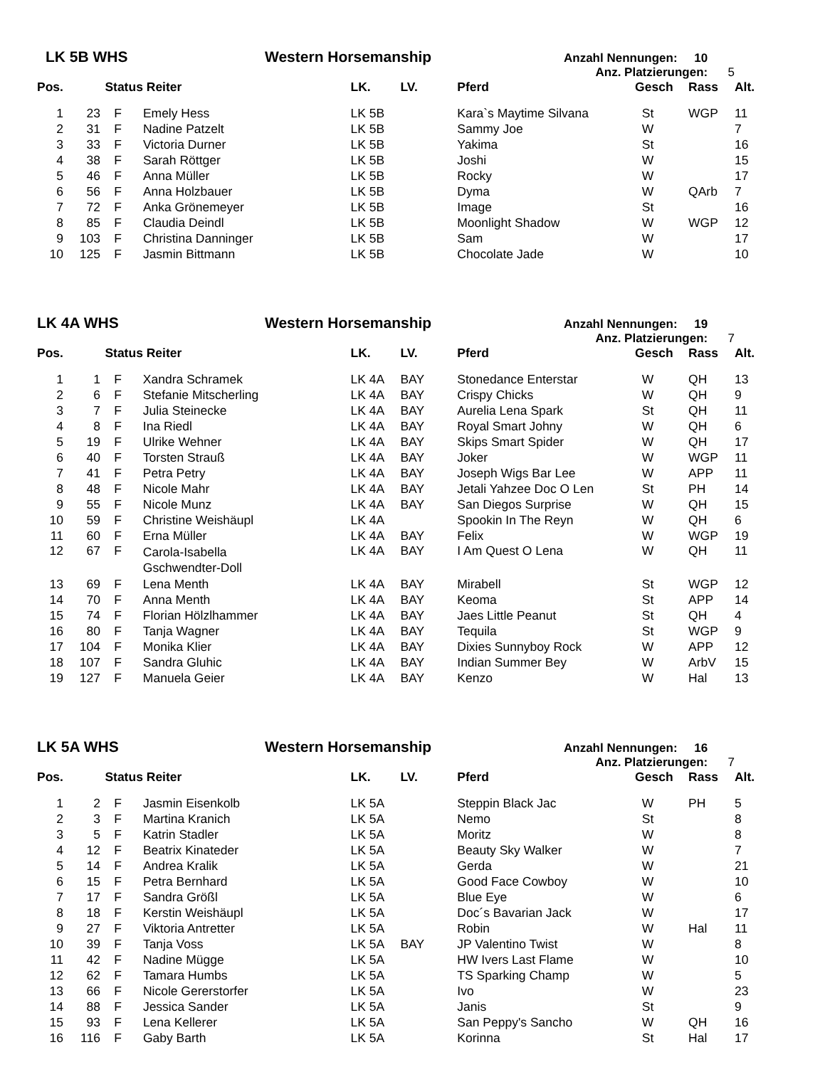LK 5B WHS Western Horsemanship Anzahl Nennungen: 10
Anz. Platzierungen: 5
| Pos. | | Status | Reiter | LK. | LV. | Pferd | Gesch | Rass | Alt. |
| --- | --- | --- | --- | --- | --- | --- | --- | --- | --- |
| 1 | 23 | F | Emely Hess | LK 5B | | Kara`s Maytime Silvana | St | WGP | 11 |
| 2 | 31 | F | Nadine Patzelt | LK 5B | | Sammy Joe | W | | 7 |
| 3 | 33 | F | Victoria Durner | LK 5B | | Yakima | St | | 16 |
| 4 | 38 | F | Sarah Röttger | LK 5B | | Joshi | W | | 15 |
| 5 | 46 | F | Anna Müller | LK 5B | | Rocky | W | | 17 |
| 6 | 56 | F | Anna Holzbauer | LK 5B | | Dyma | W | QArb | 7 |
| 7 | 72 | F | Anka Grönemeyer | LK 5B | | Image | St | | 16 |
| 8 | 85 | F | Claudia Deindl | LK 5B | | Moonlight Shadow | W | WGP | 12 |
| 9 | 103 | F | Christina Danninger | LK 5B | | Sam | W | | 17 |
| 10 | 125 | F | Jasmin Bittmann | LK 5B | | Chocolate Jade | W | | 10 |
LK 4A WHS Western Horsemanship Anzahl Nennungen: 19
Anz. Platzierungen: 7
| Pos. | | Status | Reiter | LK. | LV. | Pferd | Gesch | Rass | Alt. |
| --- | --- | --- | --- | --- | --- | --- | --- | --- | --- |
| 1 | 1 | F | Xandra Schramek | LK 4A | BAY | Stonedance Enterstar | W | QH | 13 |
| 2 | 6 | F | Stefanie Mitscherling | LK 4A | BAY | Crispy Chicks | W | QH | 9 |
| 3 | 7 | F | Julia Steinecke | LK 4A | BAY | Aurelia Lena Spark | St | QH | 11 |
| 4 | 8 | F | Ina Riedl | LK 4A | BAY | Royal Smart Johny | W | QH | 6 |
| 5 | 19 | F | Ulrike Wehner | LK 4A | BAY | Skips Smart Spider | W | QH | 17 |
| 6 | 40 | F | Torsten Strauß | LK 4A | BAY | Joker | W | WGP | 11 |
| 7 | 41 | F | Petra Petry | LK 4A | BAY | Joseph Wigs Bar Lee | W | APP | 11 |
| 8 | 48 | F | Nicole Mahr | LK 4A | BAY | Jetali Yahzee Doc O Len | St | PH | 14 |
| 9 | 55 | F | Nicole Munz | LK 4A | BAY | San Diegos Surprise | W | QH | 15 |
| 10 | 59 | F | Christine Weishäupl | LK 4A | | Spookin In The Reyn | W | QH | 6 |
| 11 | 60 | F | Erna Müller | LK 4A | BAY | Felix | W | WGP | 19 |
| 12 | 67 | F | Carola-Isabella Gschwendter-Doll | LK 4A | BAY | I Am Quest O Lena | W | QH | 11 |
| 13 | 69 | F | Lena Menth | LK 4A | BAY | Mirabell | St | WGP | 12 |
| 14 | 70 | F | Anna Menth | LK 4A | BAY | Keoma | St | APP | 14 |
| 15 | 74 | F | Florian Hölzlhammer | LK 4A | BAY | Jaes Little Peanut | St | QH | 4 |
| 16 | 80 | F | Tanja Wagner | LK 4A | BAY | Tequila | St | WGP | 9 |
| 17 | 104 | F | Monika Klier | LK 4A | BAY | Dixies Sunnyboy Rock | W | APP | 12 |
| 18 | 107 | F | Sandra Gluhic | LK 4A | BAY | Indian Summer Bey | W | ArbV | 15 |
| 19 | 127 | F | Manuela Geier | LK 4A | BAY | Kenzo | W | Hal | 13 |
LK 5A WHS Western Horsemanship Anzahl Nennungen: 16
Anz. Platzierungen: 7
| Pos. | | Status | Reiter | LK. | LV. | Pferd | Gesch | Rass | Alt. |
| --- | --- | --- | --- | --- | --- | --- | --- | --- | --- |
| 1 | 2 | F | Jasmin Eisenkolb | LK 5A | | Steppin Black Jac | W | PH | 5 |
| 2 | 3 | F | Martina Kranich | LK 5A | | Nemo | St | | 8 |
| 3 | 5 | F | Katrin Stadler | LK 5A | | Moritz | W | | 8 |
| 4 | 12 | F | Beatrix Kinateder | LK 5A | | Beauty Sky Walker | W | | 7 |
| 5 | 14 | F | Andrea Kralik | LK 5A | | Gerda | W | | 21 |
| 6 | 15 | F | Petra Bernhard | LK 5A | | Good Face Cowboy | W | | 10 |
| 7 | 17 | F | Sandra Größl | LK 5A | | Blue Eye | W | | 6 |
| 8 | 18 | F | Kerstin Weishäupl | LK 5A | | Doc´s Bavarian Jack | W | | 17 |
| 9 | 27 | F | Viktoria Antretter | LK 5A | | Robin | W | Hal | 11 |
| 10 | 39 | F | Tanja Voss | LK 5A | BAY | JP Valentino Twist | W | | 8 |
| 11 | 42 | F | Nadine Mügge | LK 5A | | HW Ivers Last Flame | W | | 10 |
| 12 | 62 | F | Tamara Humbs | LK 5A | | TS Sparking Champ | W | | 5 |
| 13 | 66 | F | Nicole Gererstorfer | LK 5A | | Ivo | W | | 23 |
| 14 | 88 | F | Jessica Sander | LK 5A | | Janis | St | | 9 |
| 15 | 93 | F | Lena Kellerer | LK 5A | | San Peppy's Sancho | W | QH | 16 |
| 16 | 116 | F | Gaby Barth | LK 5A | | Korinna | St | Hal | 17 |